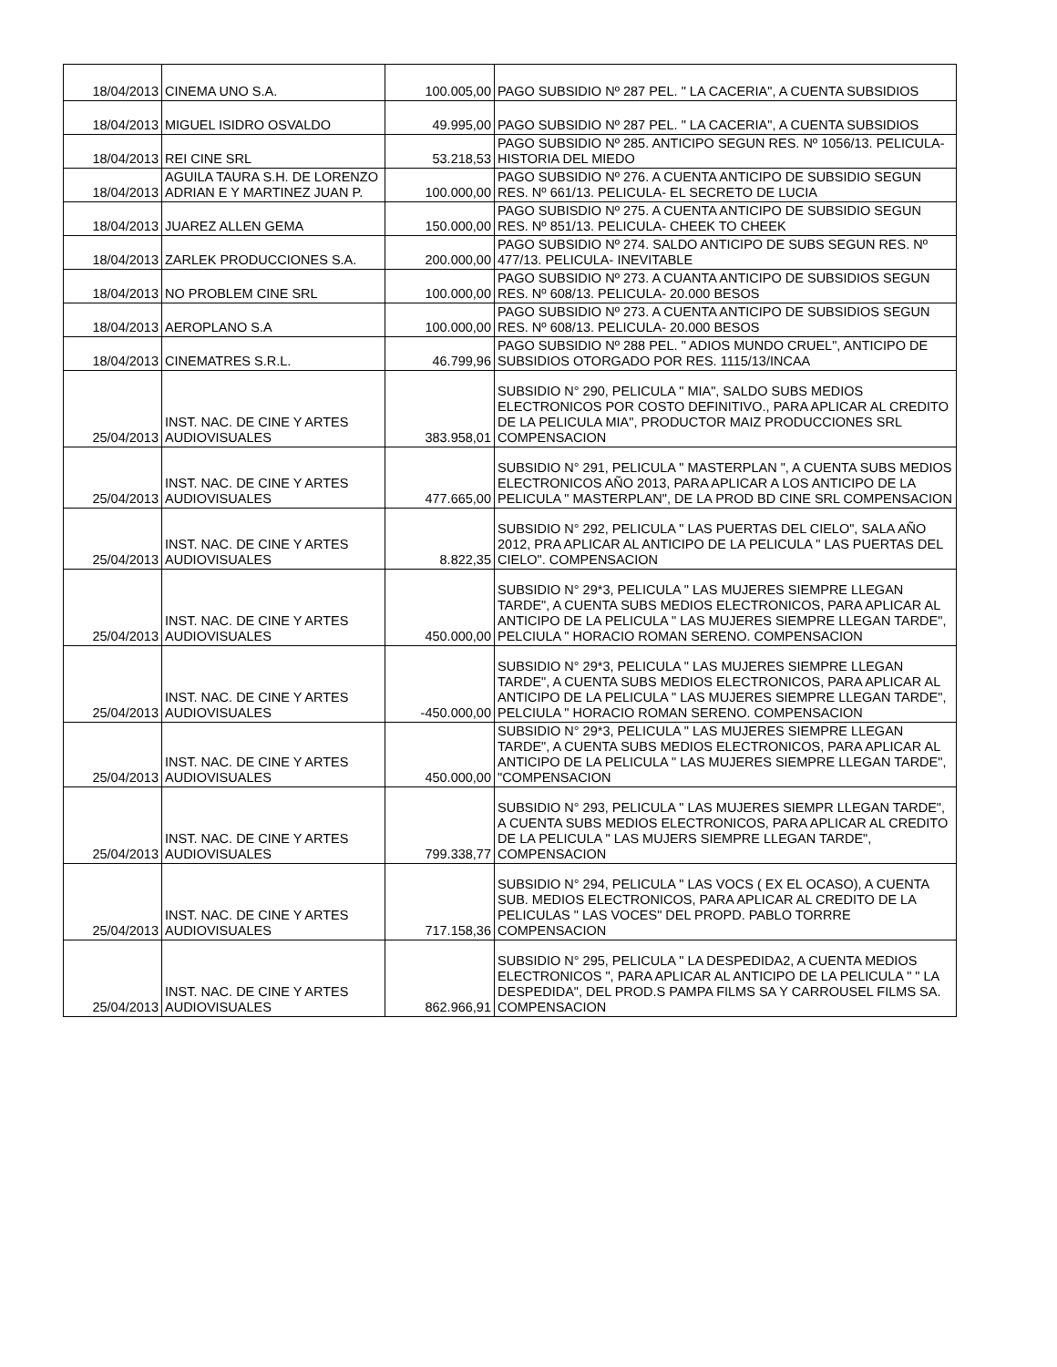| 18/04/2013 | CINEMA UNO S.A. | 100.005,00 | PAGO SUBSIDIO Nº 287 PEL. " LA CACERIA", A CUENTA SUBSIDIOS |
| 18/04/2013 | MIGUEL ISIDRO OSVALDO | 49.995,00 | PAGO SUBSIDIO Nº 287 PEL. " LA CACERIA", A CUENTA SUBSIDIOS |
| 18/04/2013 | REI CINE SRL | 53.218,53 | PAGO SUBSIDIO Nº 285. ANTICIPO SEGUN RES. Nº 1056/13. PELICULA- HISTORIA DEL MIEDO |
| 18/04/2013 | AGUILA TAURA S.H. DE LORENZO ADRIAN E Y MARTINEZ JUAN P. | 100.000,00 | PAGO SUBSIDIO Nº 276. A CUENTA ANTICIPO DE SUBSIDIO SEGUN RES. Nº 661/13. PELICULA- EL SECRETO DE LUCIA |
| 18/04/2013 | JUAREZ ALLEN GEMA | 150.000,00 | PAGO SUBISDIO Nº 275. A CUENTA ANTICIPO DE SUBSIDIO SEGUN RES. Nº 851/13. PELICULA- CHEEK TO CHEEK |
| 18/04/2013 | ZARLEK PRODUCCIONES S.A. | 200.000,00 | PAGO SUBSIDIO Nº 274. SALDO ANTICIPO DE SUBS SEGUN RES. Nº 477/13. PELICULA- INEVITABLE |
| 18/04/2013 | NO PROBLEM CINE SRL | 100.000,00 | PAGO SUBSIDIO Nº 273. A CUANTA ANTICIPO DE SUBSIDIOS SEGUN RES. Nº 608/13. PELICULA- 20.000 BESOS |
| 18/04/2013 | AEROPLANO S.A | 100.000,00 | PAGO SUBSIDIO Nº 273. A CUENTA ANTICIPO DE SUBSIDIOS SEGUN RES. Nº 608/13. PELICULA- 20.000 BESOS |
| 18/04/2013 | CINEMATRES S.R.L. | 46.799,96 | PAGO SUBSIDIO Nº 288 PEL. " ADIOS MUNDO CRUEL", ANTICIPO DE SUBSIDIOS OTORGADO POR RES. 1115/13/INCAA |
| 25/04/2013 | INST. NAC. DE CINE Y ARTES AUDIOVISUALES | 383.958,01 | SUBSIDIO N° 290, PELICULA " MIA", SALDO SUBS MEDIOS ELECTRONICOS POR COSTO DEFINITIVO., PARA APLICAR AL CREDITO DE LA PELICULA MIA", PRODUCTOR MAIZ PRODUCCIONES SRL COMPENSACION |
| 25/04/2013 | INST. NAC. DE CINE Y ARTES AUDIOVISUALES | 477.665,00 | SUBSIDIO N° 291, PELICULA " MASTERPLAN ", A CUENTA SUBS MEDIOS ELECTRONICOS AÑO 2013, PARA APLICAR A LOS ANTICIPO DE LA PELICULA " MASTERPLAN", DE LA PROD BD CINE SRL COMPENSACION |
| 25/04/2013 | INST. NAC. DE CINE Y ARTES AUDIOVISUALES | 8.822,35 | SUBSIDIO N° 292, PELICULA " LAS PUERTAS DEL CIELO", SALA AÑO 2012, PRA APLICAR AL ANTICIPO DE LA PELICULA " LAS PUERTAS DEL CIELO". COMPENSACION |
| 25/04/2013 | INST. NAC. DE CINE Y ARTES AUDIOVISUALES | 450.000,00 | SUBSIDIO N° 29*3, PELICULA " LAS MUJERES SIEMPRE LLEGAN TARDE", A CUENTA SUBS MEDIOS ELECTRONICOS, PARA APLICAR AL ANTICIPO DE LA PELICULA " LAS MUJERES SIEMPRE LLEGAN TARDE", PELCIULA " HORACIO ROMAN SERENO. COMPENSACION |
| 25/04/2013 | INST. NAC. DE CINE Y ARTES AUDIOVISUALES | -450.000,00 | SUBSIDIO N° 29*3, PELICULA " LAS MUJERES SIEMPRE LLEGAN TARDE", A CUENTA SUBS MEDIOS ELECTRONICOS, PARA APLICAR AL ANTICIPO DE LA PELICULA " LAS MUJERES SIEMPRE LLEGAN TARDE", PELCIULA " HORACIO ROMAN SERENO. COMPENSACION |
| 25/04/2013 | INST. NAC. DE CINE Y ARTES AUDIOVISUALES | 450.000,00 | SUBSIDIO N° 29*3, PELICULA " LAS MUJERES SIEMPRE LLEGAN TARDE", A CUENTA SUBS MEDIOS ELECTRONICOS, PARA APLICAR AL ANTICIPO DE LA PELICULA " LAS MUJERES SIEMPRE LLEGAN TARDE", "COMPENSACION |
| 25/04/2013 | INST. NAC. DE CINE Y ARTES AUDIOVISUALES | 799.338,77 | SUBSIDIO N° 293, PELICULA " LAS MUJERES SIEMPR LLEGAN TARDE", A CUENTA SUBS MEDIOS ELECTRONICOS, PARA APLICAR AL CREDITO DE LA PELICULA " LAS MUJERS SIEMPRE LLEGAN TARDE", COMPENSACION |
| 25/04/2013 | INST. NAC. DE CINE Y ARTES AUDIOVISUALES | 717.158,36 | SUBSIDIO N° 294, PELICULA " LAS VOCS ( EX EL OCASO), A CUENTA SUB. MEDIOS ELECTRONICOS, PARA APLICAR AL CREDITO DE LA PELICULAS " LAS VOCES" DEL PROPD. PABLO TORRRE COMPENSACION |
| 25/04/2013 | INST. NAC. DE CINE Y ARTES AUDIOVISUALES | 862.966,91 | SUBSIDIO N° 295, PELICULA " LA DESPEDIDA2, A CUENTA MEDIOS ELECTRONICOS ", PARA APLICAR AL ANTICIPO DE LA PELICULA " " LA DESPEDIDA", DEL PROD.S PAMPA FILMS SA Y CARROUSEL FILMS SA. COMPENSACION |